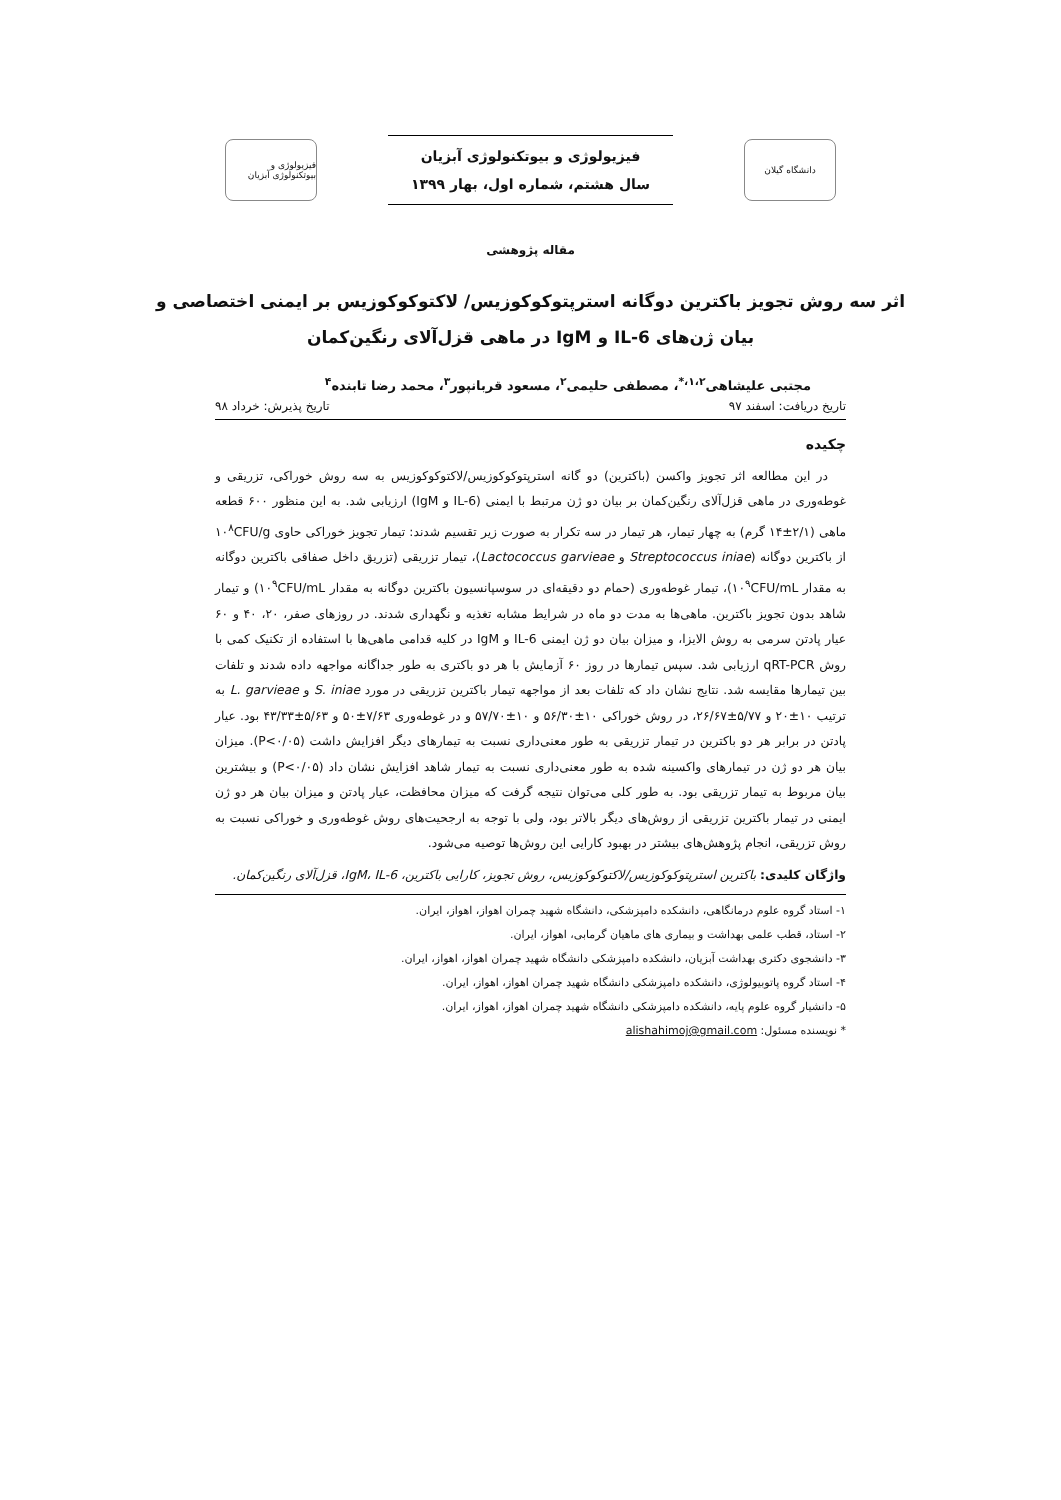دانشگاه گیلان
فیزیولوژی و بیوتکنولوژی آبزیان
سال هشتم، شماره اول، بهار ۱۳۹۹
فیزیولوژی و بیوتکنولوژی آبزیان
مقاله پژوهشی
اثر سه روش تجویز باکترین دوگانه استرپتوکوکوزیس/ لاکتوکوکوزیس بر ایمنی اختصاصی و بیان ژن‌های IL-6 و IgM در ماهی قزل‌آلای رنگین‌کمان
مجتبی علیشاهی<sup>۱،۲،*</sup>، مصطفی حلیمی<sup>۲</sup>، مسعود قربانپور<sup>۳</sup>، محمد رضا تابنده<sup>۴</sup>
تاریخ دریافت: اسفند ۹۷ تاریخ پذیرش: خرداد ۹۸
چکیده
در این مطالعه اثر تجویز واکسن (باکترین) دو گانه استرپتوکوکوزیس/لاکتوکوکوزیس به سه روش خوراکی، تزریقی و غوطه‌وری در ماهی قزل‌آلای رنگین‌کمان بر بیان دو ژن مرتبط با ایمنی (IL-6 و IgM) ارزیابی شد. به این منظور ۶۰۰ قطعه ماهی (۲/۱±۱۴ گرم) به چهار تیمار، هر تیمار در سه تکرار به صورت زیر تقسیم شدند: تیمار تجویز خوراکی حاوی ۱۰<sup>۸</sup>CFU/g از باکترین دوگانه (Streptococcus iniae و Lactococcus garvieae)، تیمار تزریقی (تزریق داخل صفاقی باکترین دوگانه به مقدار ۱۰<sup>۹</sup>CFU/mL)، تیمار غوطه‌وری (حمام دو دقیقه‌ای در سوسپانسیون باکترین دوگانه به مقدار ۱۰<sup>۹</sup>CFU/mL) و تیمار شاهد بدون تجویز باکترین. ماهی‌ها به مدت دو ماه در شرایط مشابه تغذیه و نگهداری شدند. در روزهای صفر، ۲۰، ۴۰ و ۶۰ عیار پادتن سرمی به روش الایزا، و میزان بیان دو ژن ایمنی IL-6 و IgM در کلیه قدامی ماهی‌ها با استفاده از تکنیک کمی با روش qRT-PCR ارزیابی شد. سپس تیمارها در روز ۶۰ آزمایش با هر دو باکتری به طور جداگانه مواجهه داده شدند و تلفات بین تیمارها مقایسه شد. نتایج نشان داد که تلفات بعد از مواجهه تیمار باکترین تزریقی در مورد S. iniae و L. garvieae به ترتیب ۱۰±۲۰ و ۵/۷۷±۲۶/۶۷، در روش خوراکی ۱۰±۵۶/۳۰ و ۱۰±۵۷/۷۰ و در غوطه‌وری ۷/۶۳±۵۰ و ۵/۶۳±۴۳/۳۳ بود. عیار پادتن در برابر هر دو باکترین در تیمار تزریقی به طور معنی‌داری نسبت به تیمارهای دیگر افزایش داشت (P<۰/۰۵). میزان بیان هر دو ژن در تیمارهای واکسینه شده به طور معنی‌داری نسبت به تیمار شاهد افزایش نشان داد (P<۰/۰۵) و بیشترین بیان مربوط به تیمار تزریقی بود. به طور کلی می‌توان نتیجه گرفت که میزان محافظت، عیار پادتن و میزان بیان هر دو ژن ایمنی در تیمار باکترین تزریقی از روش‌های دیگر بالاتر بود، ولی با توجه به ارجحیت‌های روش غوطه‌وری و خوراکی نسبت به روش تزریقی، انجام پژوهش‌های بیشتر در بهبود کارایی این روش‌ها توصیه می‌شود.
واژگان کلیدی: باکترین استرپتوکوکوزیس/لاکتوکوکوزیس، روش تجویز، کارایی باکترین، IgM، IL-6، قزل‌آلای رنگین‌کمان.
۱- استاد گروه علوم درمانگاهی، دانشکده دامپزشکی، دانشگاه شهید چمران اهواز، اهواز، ایران.
۲- استاد، قطب علمی بهداشت و بیماری های ماهیان گرمابی، اهواز، ایران.
۳- دانشجوی دکتری بهداشت آبزیان، دانشکده دامپزشکی دانشگاه شهید چمران اهواز، اهواز، ایران.
۴- استاد گروه پاتوبیولوژی، دانشکده دامپزشکی دانشگاه شهید چمران اهواز، اهواز، ایران.
۵- دانشیار گروه علوم پایه، دانشکده دامپزشکی دانشگاه شهید چمران اهواز، اهواز، ایران.
* نویسنده مسئول: alishahimoj@gmail.com